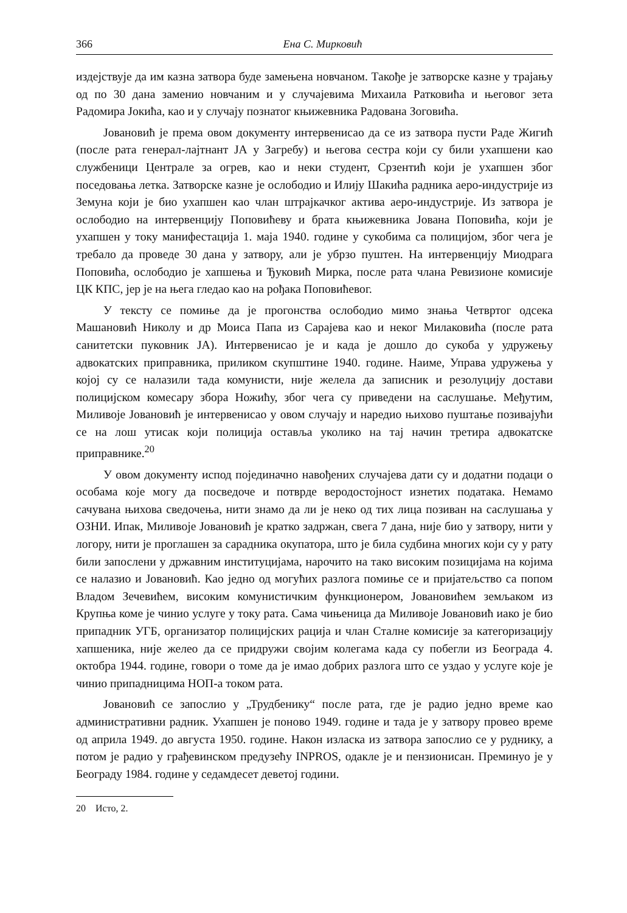366 Ена С. Мирковић
издејствује да им казна затвора буде замењена новчаном. Такође је затворске казне у трајању од по 30 дана заменио новчаним и у случајевима Михаила Ратковића и његовог зета Радомира Јокића, као и у случају познатог књижевника Радована Зоговића.
Јовановић је према овом документу интервенисао да се из затвора пусти Раде Жигић (после рата генерал-лајтнант ЈА у Загребу) и његова сестра који су били ухапшени као службеници Централе за огрев, као и неки студент, Срзентић који је ухапшен због поседовања летка. Затворске казне је ослободио и Илију Шакића радника аеро-индустрије из Земуна који је био ухапшен као члан штрајкачког актива аеро-индустрије. Из затвора је ослободио на интервенцију Поповићеву и брата књижевника Јована Поповића, који је ухапшен у току манифестација 1. маја 1940. године у сукобима са полицијом, због чега је требало да проведе 30 дана у затвору, али је убрзо пуштен. На интервенцију Миодрага Поповића, ослободио је хапшења и Ђуковић Мирка, после рата члана Ревизионе комисије ЦК КПС, јер је на њега гледао као на рођака Поповићевог.
У тексту се помиње да је прогонства ослободио мимо знања Четвртог одсека Машановић Николу и др Моиса Папа из Сарајева као и неког Милаковића (после рата санитетски пуковник ЈА). Интервенисао је и када је дошло до сукоба у удружењу адвокатских приправника, приликом скупштине 1940. године. Наиме, Управа удружења у којој су се налазили тада комунисти, није желела да записник и резолуцију достави полицијском комесару збора Ножићу, због чега су приведени на саслушање. Међутим, Миливоје Јовановић је интервенисао у овом случају и наредио њихово пуштање позивајући се на лош утисак који полиција оставља уколико на тај начин третира адвокатске приправнике.<sup>20</sup>
У овом документу испод појединачно навођених случајева дати су и додатни подаци о особама које могу да посведоче и потврде веродостојност изнетих података. Немамо сачувана њихова сведочења, нити знамо да ли је неко од тих лица позиван на саслушања у ОЗНИ. Ипак, Миливоје Јовановић је кратко задржан, свега 7 дана, није био у затвору, нити у логору, нити је проглашен за сарадника окупатора, што је била судбина многих који су у рату били запослени у државним институцијама, нарочито на тако високим позицијама на којима се налазио и Јовановић. Као једно од могућих разлога помиње се и пријатељство са попом Владом Зечевићем, високим комунистичким функционером, Јовановићем земљаком из Крупња коме је чинио услуге у току рата. Сама чињеница да Миливоје Јовановић иако је био припадник УГБ, организатор полицијских рација и члан Сталне комисије за категоризацију хапшеника, није желео да се придружи својим колегама када су побегли из Београда 4. октобра 1944. године, говори о томе да је имао добрих разлога што се уздао у услуге које је чинио припадницима НОП-а током рата.
Јовановић се запослио у „Трудбенику“ после рата, где је радио једно време као административни радник. Ухапшен је поново 1949. године и тада је у затвору провео време од априла 1949. до августа 1950. године. Након изласка из затвора запослио се у руднику, а потом је радио у грађевинском предузећу INPROS, одакле је и пензионисан. Преминуо је у Београду 1984. године у седамдесет деветој години.
20 Исто, 2.